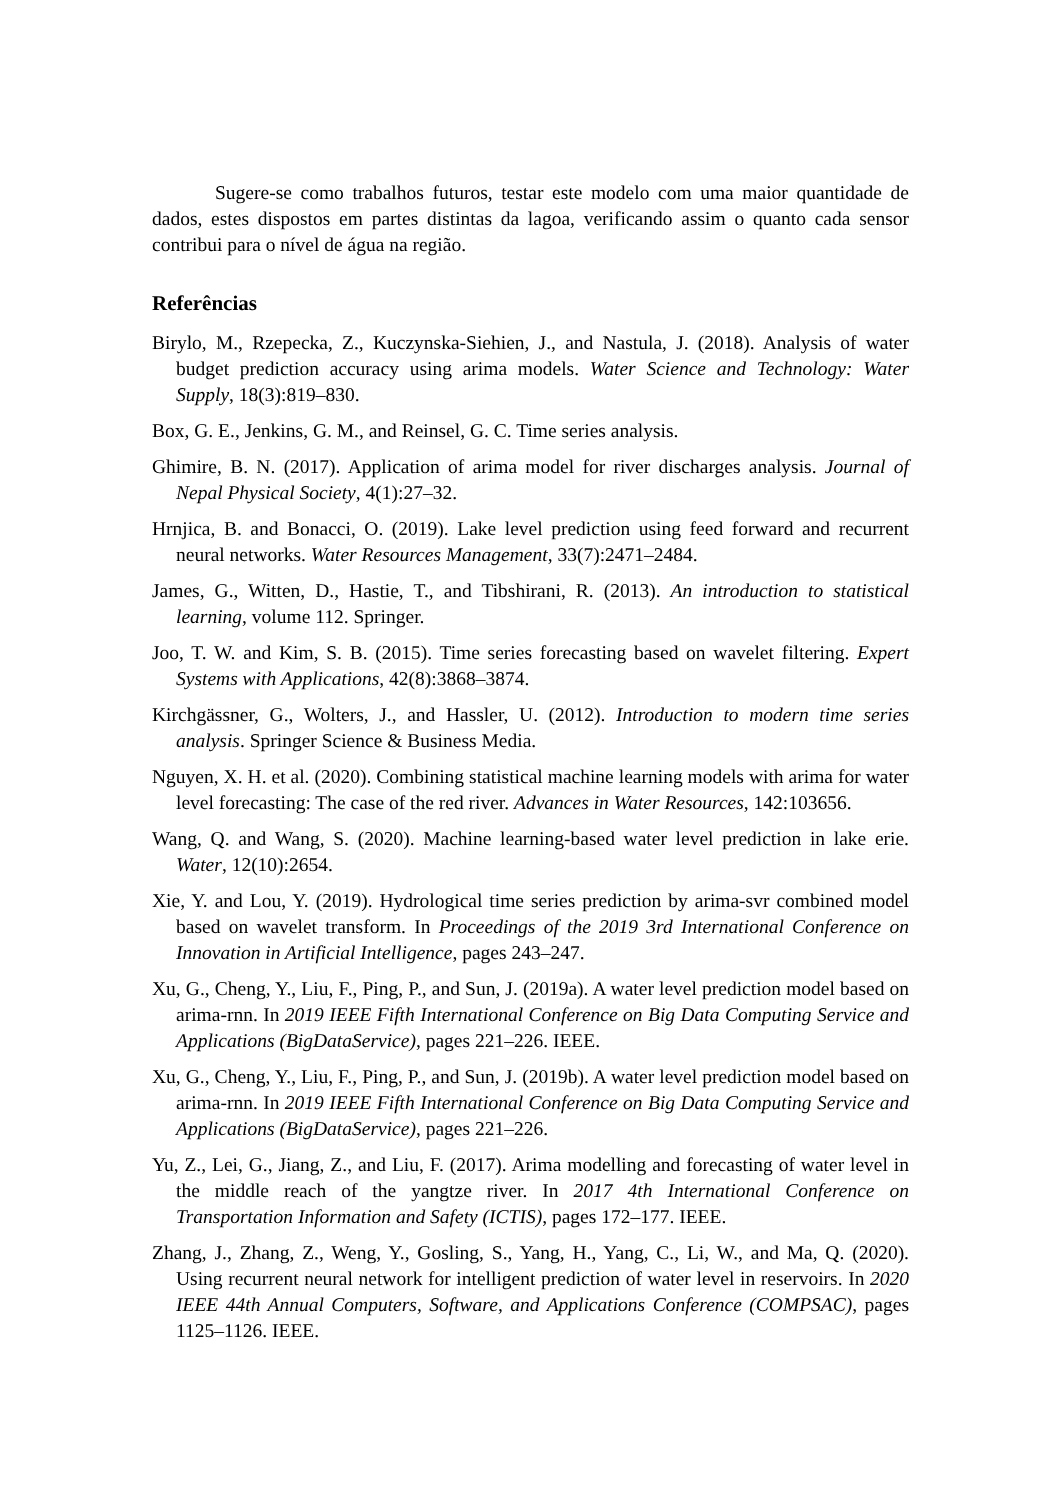Sugere-se como trabalhos futuros, testar este modelo com uma maior quantidade de dados, estes dispostos em partes distintas da lagoa, verificando assim o quanto cada sensor contribui para o nível de água na região.
Referências
Birylo, M., Rzepecka, Z., Kuczynska-Siehien, J., and Nastula, J. (2018). Analysis of water budget prediction accuracy using arima models. Water Science and Technology: Water Supply, 18(3):819–830.
Box, G. E., Jenkins, G. M., and Reinsel, G. C. Time series analysis.
Ghimire, B. N. (2017). Application of arima model for river discharges analysis. Journal of Nepal Physical Society, 4(1):27–32.
Hrnjica, B. and Bonacci, O. (2019). Lake level prediction using feed forward and recurrent neural networks. Water Resources Management, 33(7):2471–2484.
James, G., Witten, D., Hastie, T., and Tibshirani, R. (2013). An introduction to statistical learning, volume 112. Springer.
Joo, T. W. and Kim, S. B. (2015). Time series forecasting based on wavelet filtering. Expert Systems with Applications, 42(8):3868–3874.
Kirchgässner, G., Wolters, J., and Hassler, U. (2012). Introduction to modern time series analysis. Springer Science & Business Media.
Nguyen, X. H. et al. (2020). Combining statistical machine learning models with arima for water level forecasting: The case of the red river. Advances in Water Resources, 142:103656.
Wang, Q. and Wang, S. (2020). Machine learning-based water level prediction in lake erie. Water, 12(10):2654.
Xie, Y. and Lou, Y. (2019). Hydrological time series prediction by arima-svr combined model based on wavelet transform. In Proceedings of the 2019 3rd International Conference on Innovation in Artificial Intelligence, pages 243–247.
Xu, G., Cheng, Y., Liu, F., Ping, P., and Sun, J. (2019a). A water level prediction model based on arima-rnn. In 2019 IEEE Fifth International Conference on Big Data Computing Service and Applications (BigDataService), pages 221–226. IEEE.
Xu, G., Cheng, Y., Liu, F., Ping, P., and Sun, J. (2019b). A water level prediction model based on arima-rnn. In 2019 IEEE Fifth International Conference on Big Data Computing Service and Applications (BigDataService), pages 221–226.
Yu, Z., Lei, G., Jiang, Z., and Liu, F. (2017). Arima modelling and forecasting of water level in the middle reach of the yangtze river. In 2017 4th International Conference on Transportation Information and Safety (ICTIS), pages 172–177. IEEE.
Zhang, J., Zhang, Z., Weng, Y., Gosling, S., Yang, H., Yang, C., Li, W., and Ma, Q. (2020). Using recurrent neural network for intelligent prediction of water level in reservoirs. In 2020 IEEE 44th Annual Computers, Software, and Applications Conference (COMPSAC), pages 1125–1126. IEEE.